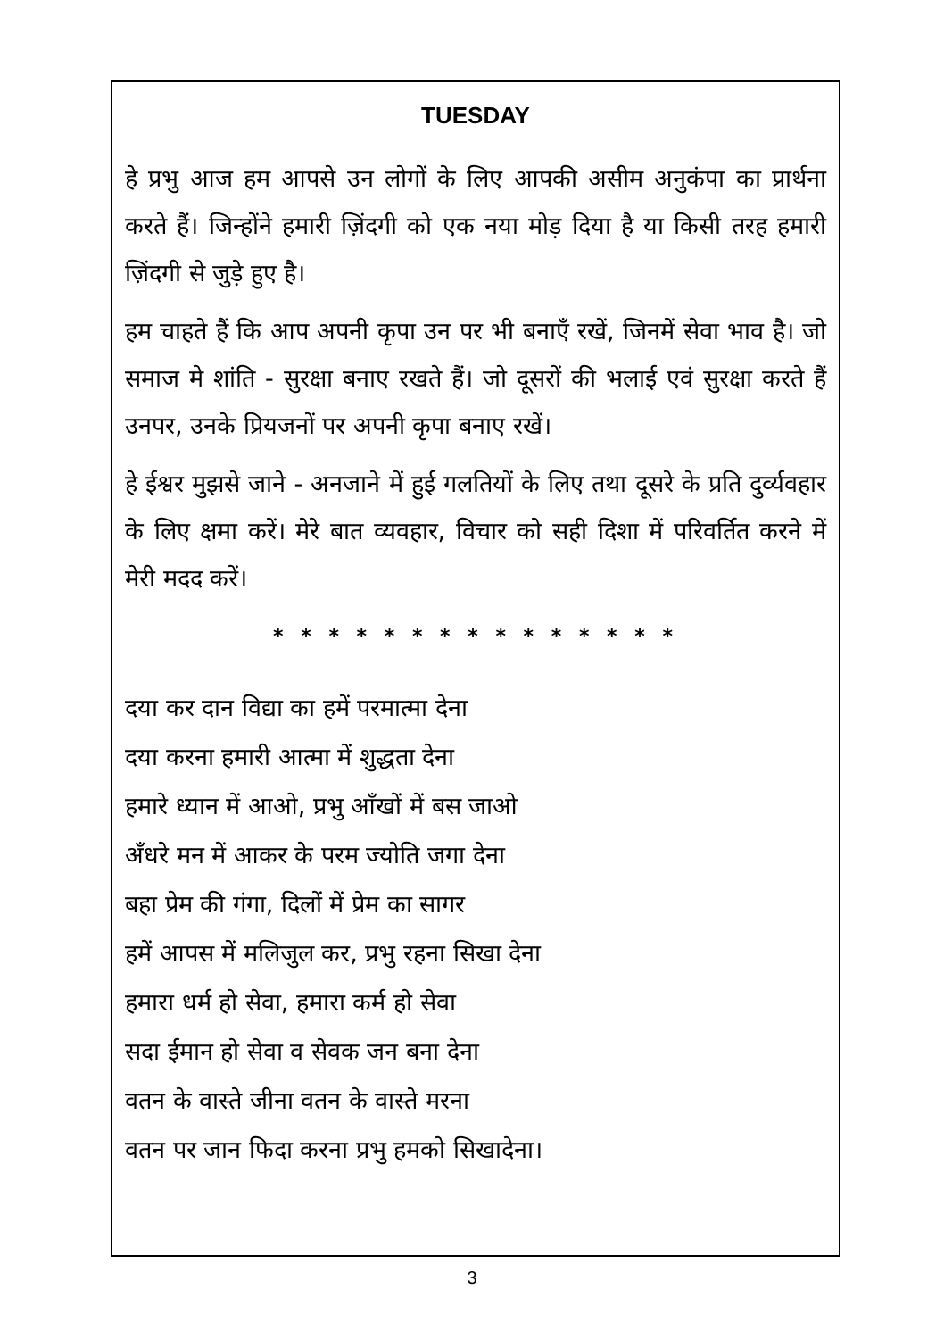TUESDAY
हे प्रभु आज हम आपसे उन लोगों के लिए आपकी असीम अनुकंपा का प्रार्थना करते हैं। जिन्होंने हमारी ज़िंदगी को एक नया मोड़ दिया है या किसी तरह हमारी ज़िंदगी से जुड़े हुए है।
हम चाहते हैं कि आप अपनी कृपा उन पर भी बनाएँ रखें, जिनमें सेवा भाव है। जो समाज मे शांति - सुरक्षा बनाए रखते हैं। जो दूसरों की भलाई एवं सुरक्षा करते हैं उनपर, उनके प्रियजनों पर अपनी कृपा बनाए रखें।
हे ईश्वर मुझसे जाने - अनजाने में हुई गलतियों के लिए तथा दूसरे के प्रति दुर्व्यवहार के लिए क्षमा करें। मेरे बात व्यवहार, विचार को सही दिशा में परिवर्तित करने में मेरी मदद करें।
* * * * * * * * * * * * * * *
दया कर दान विद्या का हमें परमात्मा देना
दया करना हमारी आत्मा में शुद्धता देना
हमारे ध्यान में आओ, प्रभु आँखों में बस जाओ
अँधरे मन में आकर के परम ज्योति जगा देना
बहा प्रेम की गंगा, दिलों में प्रेम का सागर
हमें आपस में मलिजुल कर, प्रभु रहना सिखा देना
हमारा धर्म हो सेवा, हमारा कर्म हो सेवा
सदा ईमान हो सेवा व सेवक जन बना देना
वतन के वास्ते जीना वतन के वास्ते मरना
वतन पर जान फिदा करना प्रभु हमको सिखादेना।
3